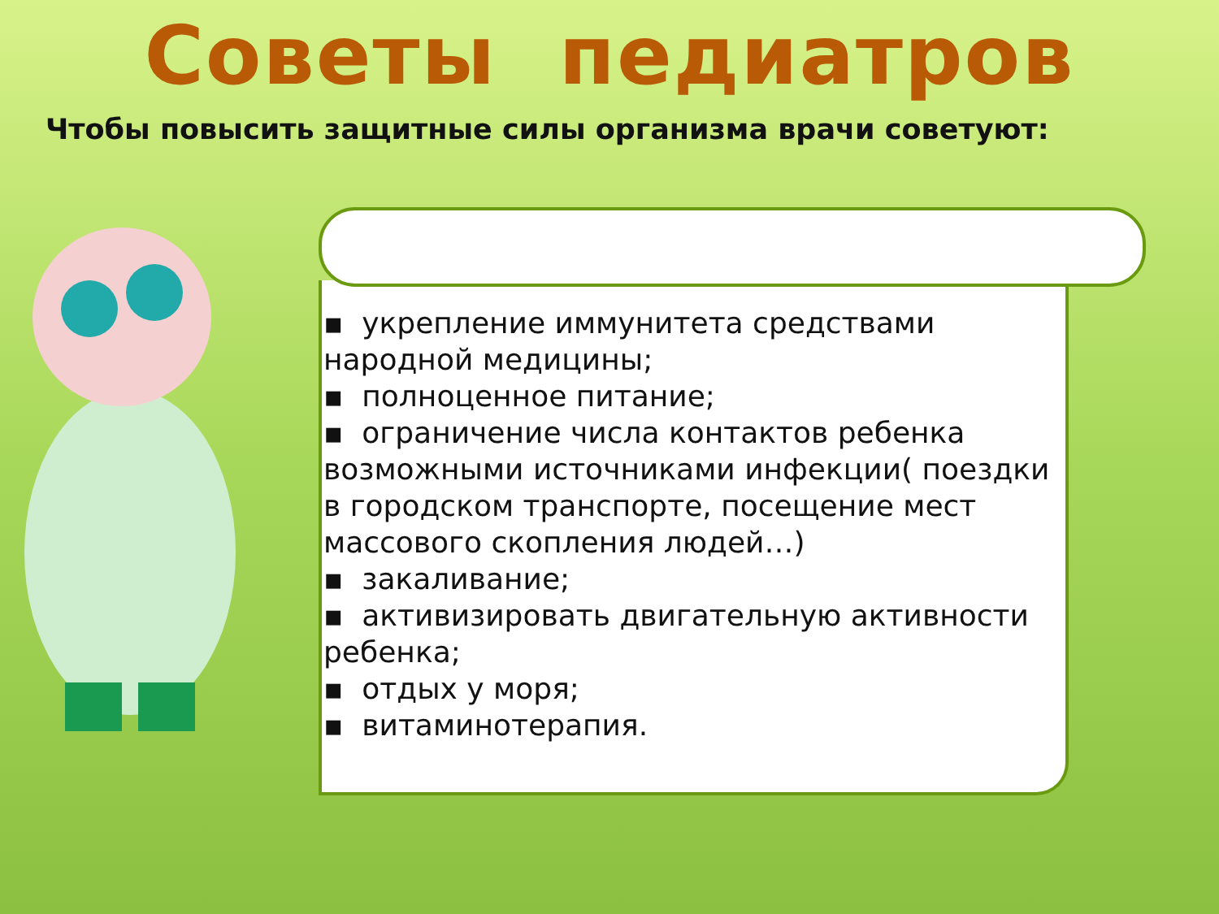Советы педиатров
Чтобы повысить защитные силы организма врачи советуют:
▪ укрепление иммунитета средствами народной медицины;
▪ полноценное питание;
▪ ограничение числа контактов ребенка возможными источниками инфекции( поездки в городском транспорте, посещение мест массового скопления людей…)
▪ закаливание;
▪ активизировать двигательную активности ребенка;
▪ отдых у моря;
▪ витаминотерапия.